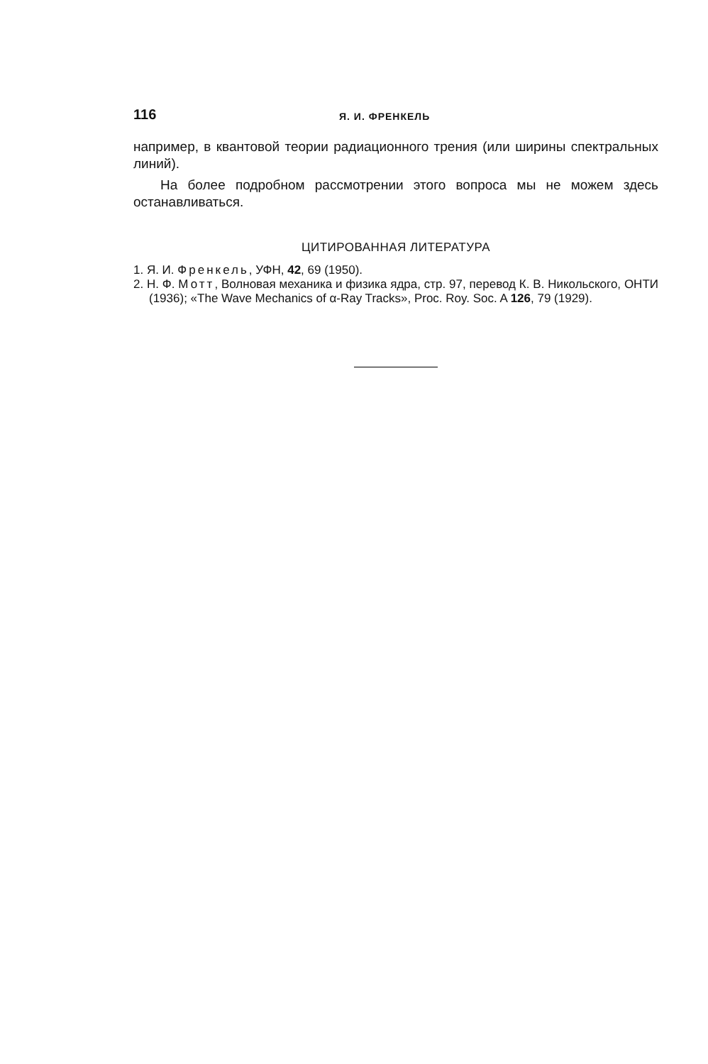116 Я. И. ФРЕНКЕЛЬ
например, в квантовой теории радиационного трения (или ширины спектральных линий).
На более подробном рассмотрении этого вопроса мы не можем здесь останавливаться.
ЦИТИРОВАННАЯ ЛИТЕРАТУРА
1. Я. И. Френкель, УФН, 42, 69 (1950).
2. Н. Ф. Мотт, Волновая механика и физика ядра, стр. 97, перевод К. В. Никольского, ОНТИ (1936); «The Wave Mechanics of α-Ray Tracks», Proc. Roy. Soc. A 126, 79 (1929).